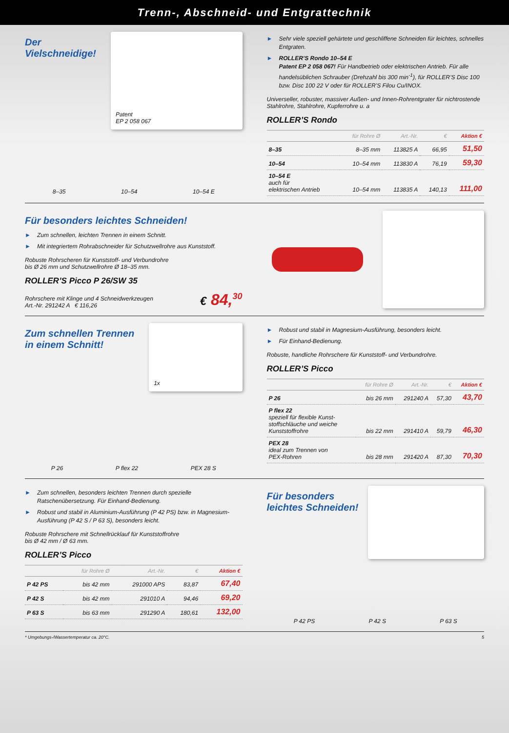Trenn-, Abschneid- und Entgrattechnik
Der
Vielschneidige!
Patent
EP 2 058 067
8–35 10–54 10–54 E
► Sehr viele speziell gehärtete und geschliffene Schneiden für leichtes, schnelles Entgraten.
► ROLLER’S Rondo 10–54 E
Patent EP 2 058 067! Für Handbetrieb oder elektrischen Antrieb. Für alle handelsüblichen Schrauber (Drehzahl bis 300 min<sup>-1</sup>), für ROLLER’S Disc 100 bzw. Disc 100 22 V oder für ROLLER’S Filou Cu/INOX.
Universeller, robuster, massiver Außen- und Innen-Rohrentgrater für nichtrostende Stahlrohre, Stahlrohre, Kupferrohre u. a
ROLLER’S Rondo
| | für Rohre Ø | Art.-Nr. | € | Aktion € |
| --- | --- | --- | --- | --- |
| 8–35 | 8–35 mm | 113825 A | 66,95 | 51,50 |
| 10–54 | 10–54 mm | 113830 A | 76,19 | 59,30 |
| 10–54 E auch für elektrischen Antrieb | 10–54 mm | 113835 A | 140,13 | 111,00 |
Für besonders leichtes Schneiden!
► Zum schnellen, leichten Trennen in einem Schnitt.
► Mit integriertem Rohrabschneider für Schutzwellrohre aus Kunststoff.
Robuste Rohrscheren für Kunststoff- und Verbundrohre
bis Ø 26 mm und Schutzwellrohre Ø 18–35 mm.
ROLLER’S Picco P 26/SW 35
Rohrschere mit Klinge und 4 Schneidwerkzeugen
Art.-Nr. 291242 A € 116,26
€ 84,<sup>30</sup>
Zum schnellen Trennen
in einem Schnitt!
1x
P 26 P flex 22 PEX 28 S
► Robust und stabil in Magnesium-Ausführung, besonders leicht.
► Für Einhand-Bedienung.
Robuste, handliche Rohrschere für Kunststoff- und Verbundrohre.
ROLLER’S Picco
| | für Rohre Ø | Art.-Nr. | € | Aktion € |
| --- | --- | --- | --- | --- |
| P 26 | bis 26 mm | 291240 A | 57,30 | 43,70 |
| P flex 22 speziell für flexible Kunst- stoffschläuche und weiche Kunststoffrohre | bis 22 mm | 291410 A | 59,79 | 46,30 |
| PEX 28 ideal zum Trennen von PEX-Rohren | bis 28 mm | 291420 A | 87,30 | 70,30 |
► Zum schnellen, besonders leichten Trennen durch spezielle Ratschenübersetzung. Für Einhand-Bedienung.
► Robust und stabil in Aluminium-Ausführung (P 42 PS) bzw. in Magnesium-Ausführung (P 42 S / P 63 S), besonders leicht.
Robuste Rohrschere mit Schnellrücklauf für Kunststoffrohre
bis Ø 42 mm / Ø 63 mm.
ROLLER’S Picco
| | für Rohre Ø | Art.-Nr. | € | Aktion € |
| --- | --- | --- | --- | --- |
| P 42 PS | bis 42 mm | 291000 APS | 83,87 | 67,40 |
| P 42 S | bis 42 mm | 291010 A | 94,46 | 69,20 |
| P 63 S | bis 63 mm | 291290 A | 180,61 | 132,00 |
Für besonders
leichtes Schneiden!
P 42 PS P 42 S P 63 S
* Umgebungs-/Wassertemperatur ca. 20°C. 5